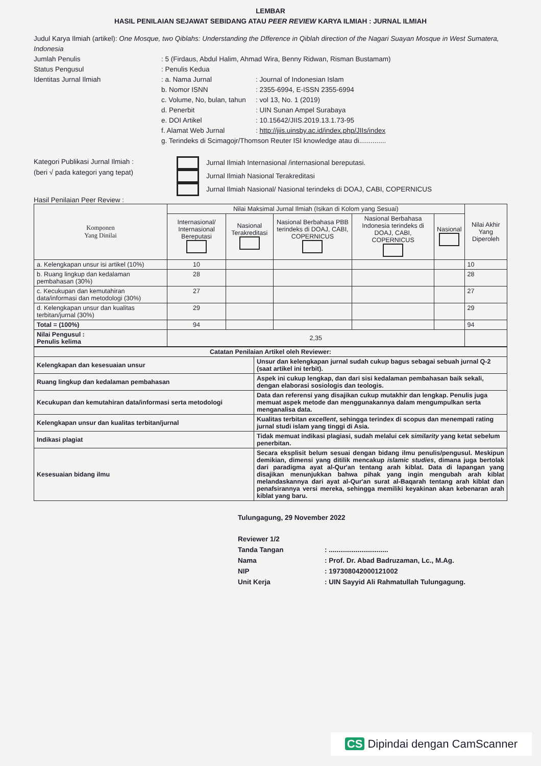LEMBAR
HASIL PENILAIAN SEJAWAT SEBIDANG ATAU PEER REVIEW KARYA ILMIAH : JURNAL ILMIAH
Judul Karya Ilmiah (artikel): One Mosque, two Qiblahs: Understanding the Dfference in Qiblah direction of the Nagari Suayan Mosque in West Sumatera, Indonesia
Jumlah Penulis: 5 (Firdaus, Abdul Halim, Ahmad Wira, Benny Ridwan, Risman Bustamam)
Status Pengusul: Penulis Kedua
Identitas Jurnal Ilmiah: a. Nama Jurnal: Journal of Indonesian Islam
b. Nomor ISNN: 2355-6994, E-ISSN 2355-6994
c. Volume, No, bulan, tahun: vol 13, No. 1 (2019)
d. Penerbit: UIN Sunan Ampel Surabaya
e. DOI Artikel: 10.15642/JIIS.2019.13.1.73-95
f. Alamat Web Jurnal: http://jiis.uinsby.ac.id/index.php/JIIs/index
g. Terindeks di Scimagojr/Thomson Reuter ISI knowledge atau di..............
Kategori Publikasi Jurnal Ilmiah :
(beri √ pada kategori yang tepat)
Jurnal Ilmiah Internasional /internasional bereputasi.
Jurnal Ilmiah Nasional Terakreditasi
Jurnal Ilmiah Nasional/ Nasional terindeks di DOAJ, CABI, COPERNICUS
Hasil Penilaian Peer Review :
| Komponen Yang Dinilai | Nilai Maksimal Jurnal Ilmiah (Isikan di Kolom yang Sesuai) | | | | | Nilai Akhir Yang Diperoleh |
| --- | --- | --- | --- | --- | --- | --- |
| | Internasional/ Internasional Bereputasi | Nasional Terakreditasi | Nasional Berbahasa PBB terindeks di DOAJ, CABI, COPERNICUS | Nasional Berbahasa Indonesia terindeks di DOAJ, CABI, COPERNICUS | Nasional | |
| a. Kelengkapan unsur isi artikel (10%) | 10 | | | | | 10 |
| b. Ruang lingkup dan kedalaman pembahasan (30%) | 28 | | | | | 28 |
| c. Kecukupan dan kemutahiran data/informasi dan metodologi (30%) | 27 | | | | | 27 |
| d. Kelengkapan unsur dan kualitas terbitan/jurnal (30%) | 29 | | | | | 29 |
| Total = (100%) | 94 | | | | | 94 |
| Nilai Pengusul : Penulis kelima | 2,35 | | | | | |
| Catatan Penilaian Artikel oleh Reviewer: | |
| Kelengkapan dan kesesuaian unsur | Unsur dan kelengkapan jurnal sudah cukup bagus sebagai sebuah jurnal Q-2 (saat artikel ini terbit). |
| Ruang lingkup dan kedalaman pembahasan | Aspek ini cukup lengkap, dan dari sisi kedalaman pembahasan baik sekali, dengan elaborasi sosiologis dan teologis. |
| Kecukupan dan kemutahiran data/informasi serta metodologi | Data dan referensi yang disajikan cukup mutakhir dan lengkap. Penulis juga memuat aspek metode dan menggunakannya dalam mengumpulkan serta menganalisa data. |
| Kelengkapan unsur dan kualitas terbitan/jurnal | Kualitas terbitan excellent , sehingga terindex di scopus dan menempati rating jurnal studi islam yang tinggi di Asia. |
| Indikasi plagiat | Tidak memuat indikasi plagiasi, sudah melalui cek similarity yang ketat sebelum penerbitan. |
| Kesesuaian bidang ilmu | Secara eksplisit belum sesuai dengan bidang ilmu penulis/pengusul. Meskipun demikian, dimensi yang ditilik mencakup islamic studies , dimana juga bertolak dari paradigma ayat al-Qur'an tentang arah kiblat. Data di lapangan yang disajikan menunjukkan bahwa pihak yang ingin mengubah arah kiblat melandaskannya dari ayat al-Qur'an surat al-Baqarah tentang arah kiblat dan penafsirannya versi mereka, sehingga memiliki keyakinan akan kebenaran arah kiblat yang baru. |
Tulungagung, 29 November 2022
Reviewer 1/2
Tanda Tangan: ...............................
Nama: Prof. Dr. Abad Badruzaman, Lc., M.Ag.
NIP: 197308042000121002
Unit Kerja: UIN Sayyid Ali Rahmatullah Tulungagung.
CS Dipindai dengan CamScanner